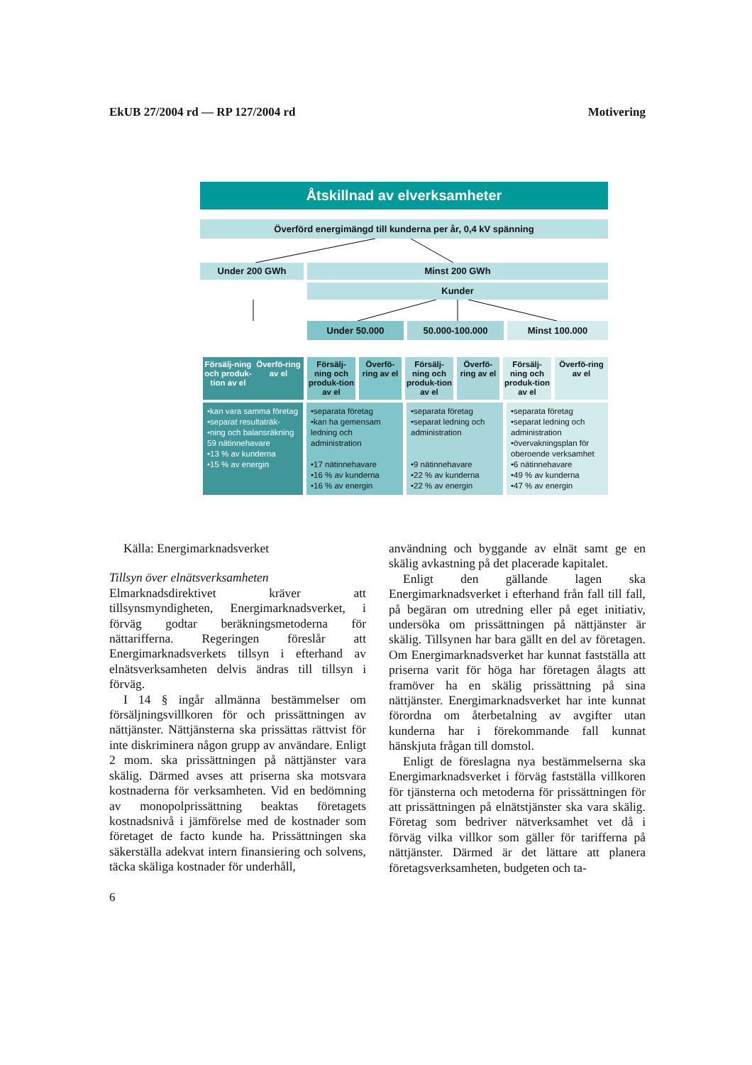EkUB 27/2004 rd — RP 127/2004 rd Motivering
Åtskillnad av elverksamheter
Överförd energimängd till kunderna per år, 0,4 kV spänning
Under 200 GWh Minst 200 GWh
Kunder
Under 50.000 50.000-100.000 Minst 100.000
Försälj-ning och produk-tion av el
Överfö-ring av el
Försälj-ning och produk-tion av el
Överfö-ring av el
Försälj-ning och produk-tion av el
Överfö-ring av el
Försälj-ning och produk-tion av el
Överfö-ring av el
•kan vara samma företag
•separat resultaträk-
•ning och balansräkning
59 nätinnehavare
•13 % av kunderna
•15 % av energin
•separata företag
•kan ha gemensam ledning och administration
•17 nätinnehavare
•16 % av kunderna
•16 % av energin
•separata företag
•separat ledning och administration
•9 nätinnehavare
•22 % av kunderna
•22 % av energin
•separata företag
•separat ledning och administration
•övervakningsplan för oberoende verksamhet
•6 nätinnehavare
•49 % av kunderna
•47 % av energin
Källa: Energimarknadsverket
Tillsyn över elnätsverksamheten
Elmarknadsdirektivet kräver att tillsynsmyndigheten, Energimarknadsverket, i förväg godtar beräkningsmetoderna för nättarifferna. Regeringen föreslår att Energimarknadsverkets tillsyn i efterhand av elnätsverksamheten delvis ändras till tillsyn i förväg.
I 14 § ingår allmänna bestämmelser om försäljningsvillkoren för och prissättningen av nättjänster. Nättjänsterna ska prissättas rättvist för inte diskriminera någon grupp av användare. Enligt 2 mom. ska prissättningen på nättjänster vara skälig. Därmed avses att priserna ska motsvara kostnaderna för verksamheten. Vid en bedömning av monopolprissättning beaktas företagets kostnadsnivå i jämförelse med de kostnader som företaget de facto kunde ha. Prissättningen ska säkerställa adekvat intern finansiering och solvens, täcka skäliga kostnader för underhåll,
användning och byggande av elnät samt ge en skälig avkastning på det placerade kapitalet.
Enligt den gällande lagen ska Energimarknadsverket i efterhand från fall till fall, på begäran om utredning eller på eget initiativ, undersöka om prissättningen på nättjänster är skälig. Tillsynen har bara gällt en del av företagen. Om Energimarknadsverket har kunnat fastställa att priserna varit för höga har företagen ålagts att framöver ha en skälig prissättning på sina nättjänster. Energimarknadsverket har inte kunnat förordna om återbetalning av avgifter utan kunderna har i förekommande fall kunnat hänskjuta frågan till domstol.
Enligt de föreslagna nya bestämmelserna ska Energimarknadsverket i förväg fastställa villkoren för tjänsterna och metoderna för prissättningen för att prissättningen på elnätstjänster ska vara skälig. Företag som bedriver nätverksamhet vet då i förväg vilka villkor som gäller för tarifferna på nättjänster. Därmed är det lättare att planera företagsverksamheten, budgeten och ta-
6